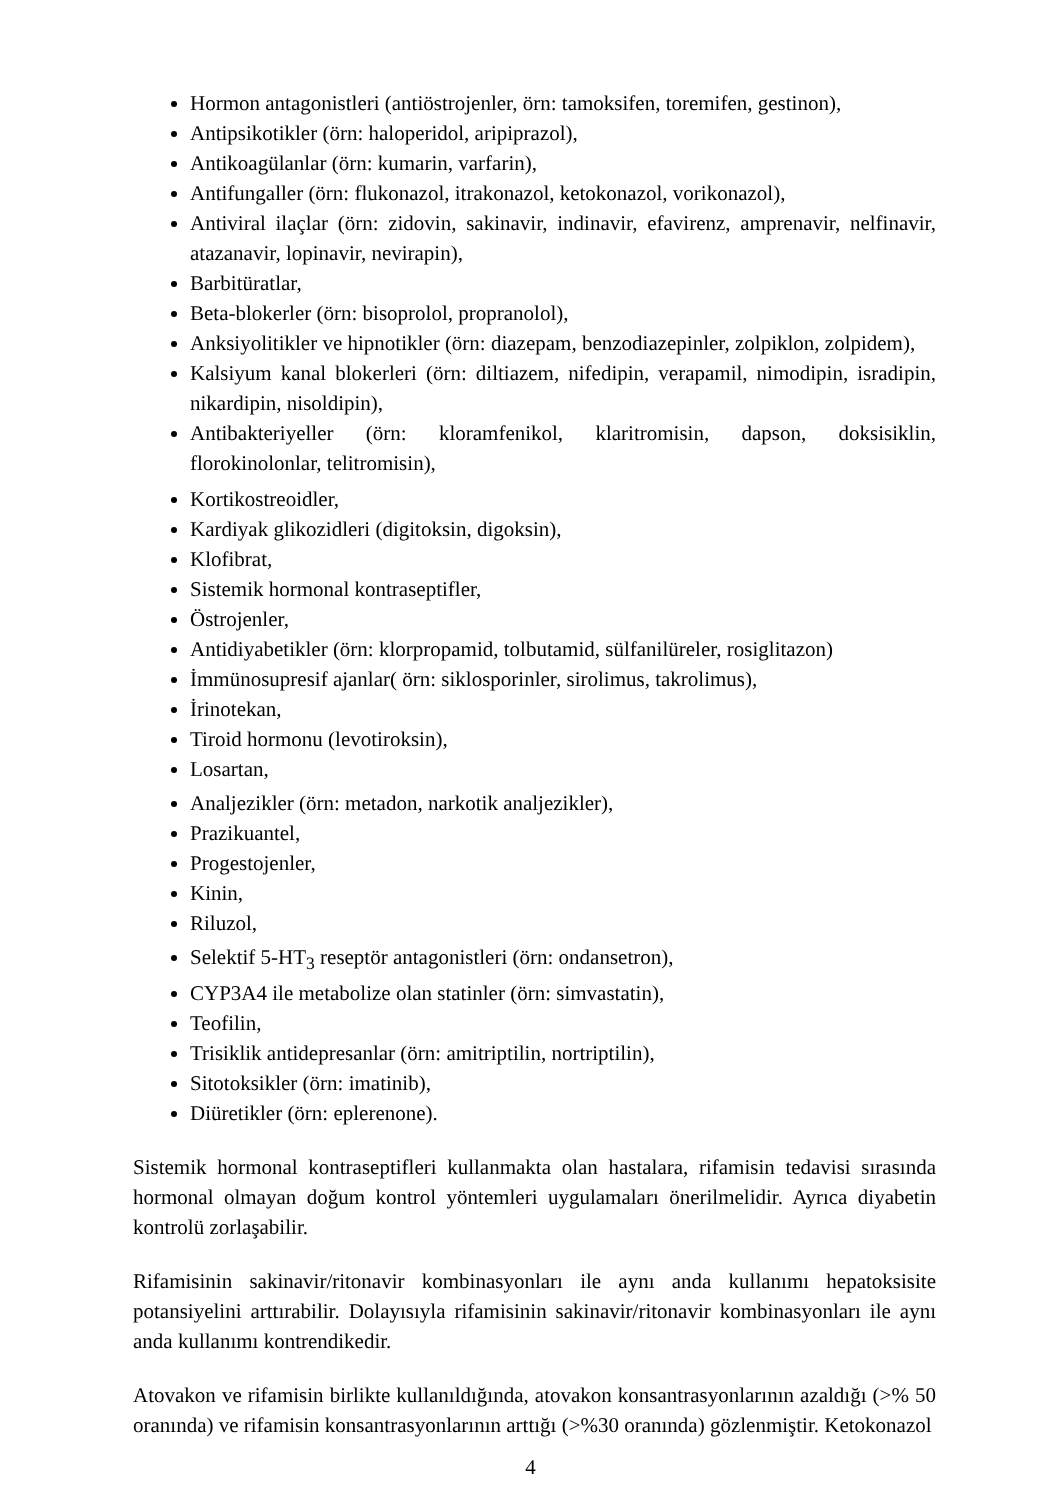Hormon antagonistleri (antiöstrojenler, örn: tamoksifen, toremifen, gestinon),
Antipsikotikler (örn: haloperidol, aripiprazol),
Antikoagülanlar (örn: kumarin, varfarin),
Antifungaller (örn: flukonazol, itrakonazol, ketokonazol, vorikonazol),
Antiviral ilaçlar (örn: zidovin, sakinavir, indinavir, efavirenz, amprenavir, nelfinavir, atazanavir, lopinavir, nevirapin),
Barbitüratlar,
Beta-blokerler (örn: bisoprolol, propranolol),
Anksiyolitikler ve hipnotikler (örn: diazepam, benzodiazepinler, zolpiklon, zolpidem),
Kalsiyum kanal blokerleri (örn: diltiazem, nifedipin, verapamil, nimodipin, isradipin, nikardipin, nisoldipin),
Antibakteriyeller (örn: kloramfenikol, klaritromisin, dapson, doksisiklin, florokinolonlar, telitromisin),
Kortikostreoidler,
Kardiyak glikozidleri (digitoksin, digoksin),
Klofibrat,
Sistemik hormonal kontraseptifler,
Östrojenler,
Antidiyabetikler (örn: klorpropamid, tolbutamid, sülfanilüreler, rosiglitazon)
İmmünosupresif ajanlar( örn: siklosporinler, sirolimus, takrolimus),
İrinotekan,
Tiroid hormonu (levotiroksin),
Losartan,
Analjezikler (örn: metadon, narkotik analjezikler),
Prazikuantel,
Progestojenler,
Kinin,
Riluzol,
Selektif 5-HT<sub>3</sub> reseptör antagonistleri (örn: ondansetron),
CYP3A4 ile metabolize olan statinler (örn: simvastatin),
Teofilin,
Trisiklik antidepresanlar (örn: amitriptilin, nortriptilin),
Sitotoksikler (örn: imatinib),
Diüretikler (örn: eplerenone).
Sistemik hormonal kontraseptifleri kullanmakta olan hastalara, rifamisin tedavisi sırasında hormonal olmayan doğum kontrol yöntemleri uygulamaları önerilmelidir. Ayrıca diyabetin kontrolü zorlaşabilir.
Rifamisinin sakinavir/ritonavir kombinasyonları ile aynı anda kullanımı hepatoksisite potansiyelini arttırabilir. Dolayısıyla rifamisinin sakinavir/ritonavir kombinasyonları ile aynı anda kullanımı kontrendikedir.
Atovakon ve rifamisin birlikte kullanıldığında, atovakon konsantrasyonlarının azaldığı (>% 50 oranında) ve rifamisin konsantrasyonlarının arttığı (>%30 oranında) gözlenmiştir. Ketokonazol
4